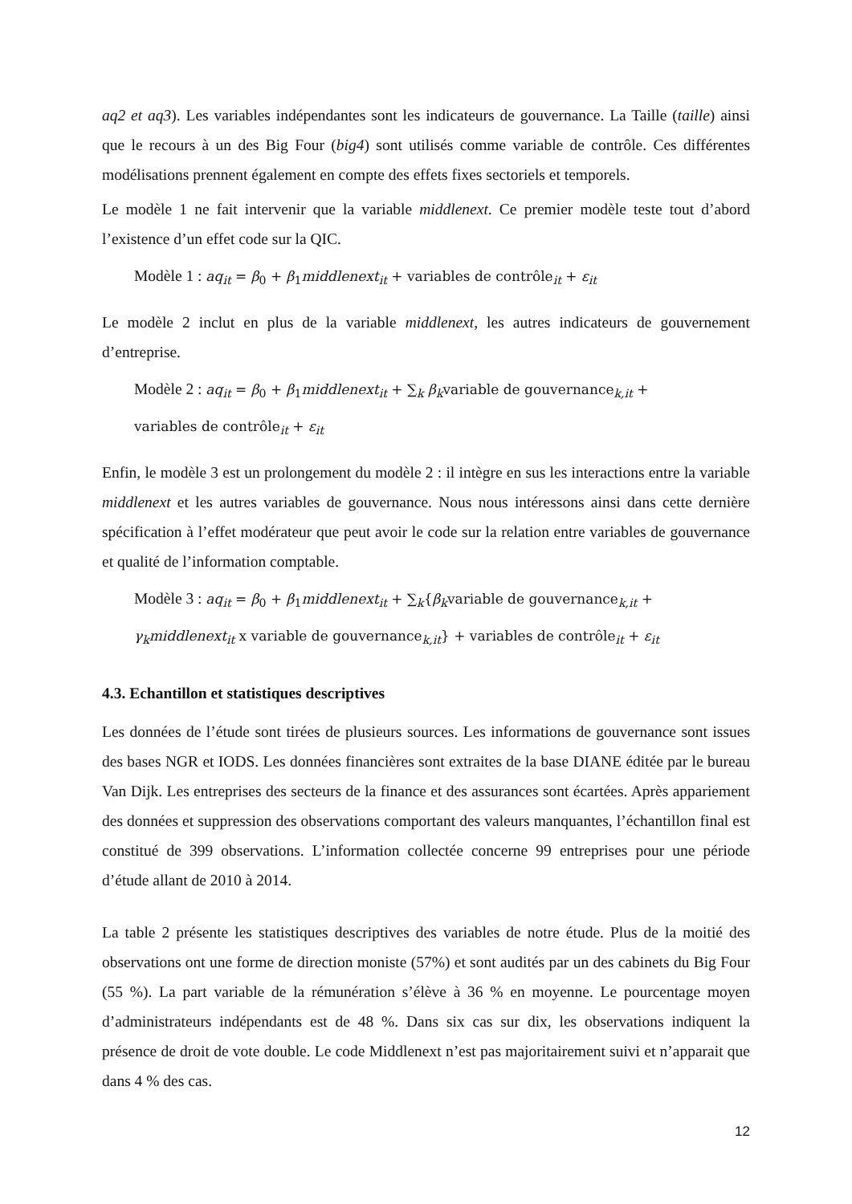aq2 et aq3). Les variables indépendantes sont les indicateurs de gouvernance. La Taille (taille) ainsi que le recours à un des Big Four (big4) sont utilisés comme variable de contrôle. Ces différentes modélisations prennent également en compte des effets fixes sectoriels et temporels.
Le modèle 1 ne fait intervenir que la variable middlenext. Ce premier modèle teste tout d’abord l’existence d’un effet code sur la QIC.
Modèle 1 : aq<sub>it</sub> = β<sub>0</sub> + β<sub>1</sub>middlenext<sub>it</sub> + variables de contrôle<sub>it</sub> + ε<sub>it</sub>
Le modèle 2 inclut en plus de la variable middlenext, les autres indicateurs de gouvernement d’entreprise.
Modèle 2 : aq<sub>it</sub> = β<sub>0</sub> + β<sub>1</sub>middlenext<sub>it</sub> + ∑<sub>k</sub> β<sub>k</sub>variable de gouvernance<sub>k,it</sub> +
variables de contrôle<sub>it</sub> + ε<sub>it</sub>
Enfin, le modèle 3 est un prolongement du modèle 2 : il intègre en sus les interactions entre la variable middlenext et les autres variables de gouvernance. Nous nous intéressons ainsi dans cette dernière spécification à l’effet modérateur que peut avoir le code sur la relation entre variables de gouvernance et qualité de l’information comptable.
Modèle 3 : aq<sub>it</sub> = β<sub>0</sub> + β<sub>1</sub>middlenext<sub>it</sub> + ∑<sub>k</sub>{β<sub>k</sub>variable de gouvernance<sub>k,it</sub> +
γ<sub>k</sub>middlenext<sub>it</sub> x variable de gouvernance<sub>k,it</sub>} + variables de contrôle<sub>it</sub> + ε<sub>it</sub>
4.3. Echantillon et statistiques descriptives
Les données de l’étude sont tirées de plusieurs sources. Les informations de gouvernance sont issues des bases NGR et IODS. Les données financières sont extraites de la base DIANE éditée par le bureau Van Dijk. Les entreprises des secteurs de la finance et des assurances sont écartées. Après appariement des données et suppression des observations comportant des valeurs manquantes, l’échantillon final est constitué de 399 observations. L’information collectée concerne 99 entreprises pour une période d’étude allant de 2010 à 2014.
La table 2 présente les statistiques descriptives des variables de notre étude. Plus de la moitié des observations ont une forme de direction moniste (57%) et sont audités par un des cabinets du Big Four (55 %). La part variable de la rémunération s’élève à 36 % en moyenne. Le pourcentage moyen d’administrateurs indépendants est de 48 %. Dans six cas sur dix, les observations indiquent la présence de droit de vote double. Le code Middlenext n’est pas majoritairement suivi et n’apparait que dans 4 % des cas.
12